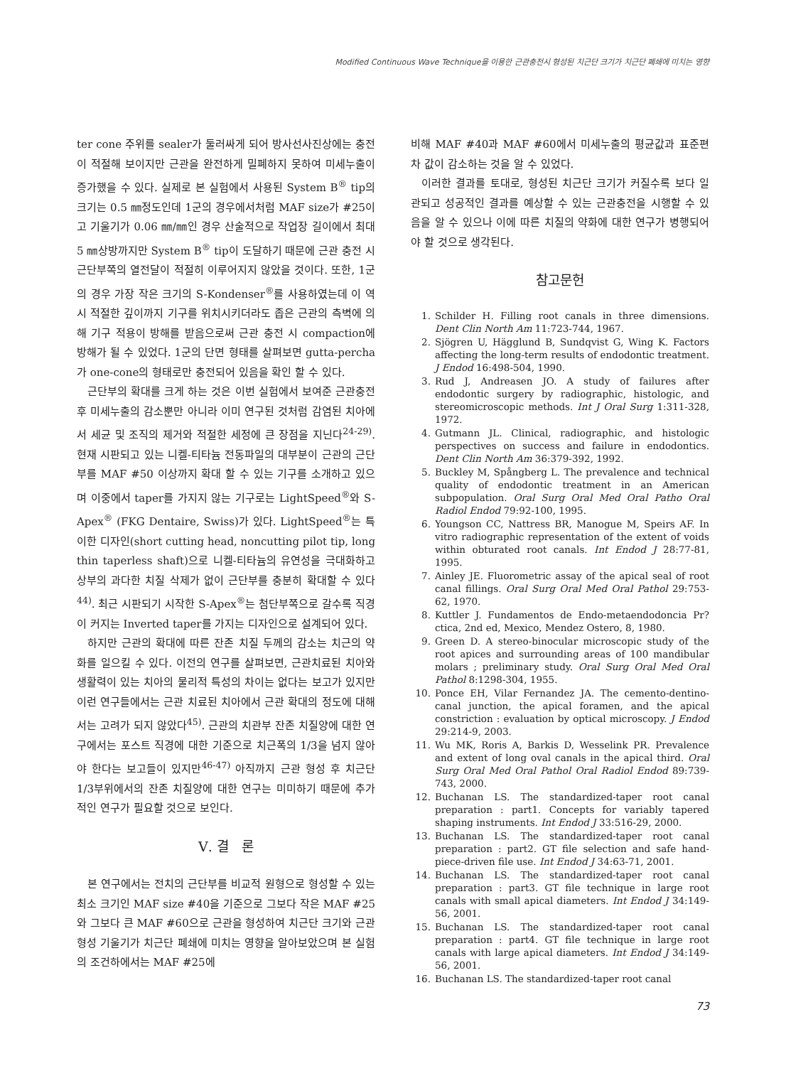Modified Continuous Wave Technique을 이용한 근관충전시 형성된 치근단 크기가 치근단 폐쇄에 미치는 영향
ter cone 주위를 sealer가 둘러싸게 되어 방사선사진상에는 충전이 적절해 보이지만 근관을 완전하게 밀폐하지 못하여 미세누출이 증가했을 수 있다. 실제로 본 실험에서 사용된 System B<sup>®</sup> tip의 크기는 0.5 ㎜정도인데 1군의 경우에서처럼 MAF size가 #25이고 기울기가 0.06 ㎜/㎜인 경우 산술적으로 작업장 길이에서 최대 5 ㎜상방까지만 System B<sup>®</sup> tip이 도달하기 때문에 근관 충전 시 근단부쪽의 열전달이 적절히 이루어지지 않았을 것이다. 또한, 1군의 경우 가장 작은 크기의 S-Kondenser<sup>®</sup>를 사용하였는데 이 역시 적절한 깊이까지 기구를 위치시키더라도 좁은 근관의 측벽에 의해 기구 적용이 방해를 받음으로써 근관 충전 시 compaction에 방해가 될 수 있었다. 1군의 단면 형태를 살펴보면 gutta-percha가 one-cone의 형태로만 충전되어 있음을 확인 할 수 있다.
근단부의 확대를 크게 하는 것은 이번 실험에서 보여준 근관충전 후 미세누출의 감소뿐만 아니라 이미 연구된 것처럼 감염된 치아에서 세균 및 조직의 제거와 적절한 세정에 큰 장점을 지닌다<sup>24-29)</sup>. 현재 시판되고 있는 니켈-티타늄 전동파일의 대부분이 근관의 근단부를 MAF #50 이상까지 확대 할 수 있는 기구를 소개하고 있으며 이중에서 taper를 가지지 않는 기구로는 LightSpeed<sup>®</sup>와 S-Apex<sup>®</sup> (FKG Dentaire, Swiss)가 있다. LightSpeed<sup>®</sup>는 특이한 디자인(short cutting head, noncutting pilot tip, long thin taperless shaft)으로 니켈-티타늄의 유연성을 극대화하고 상부의 과다한 치질 삭제가 없이 근단부를 충분히 확대할 수 있다<sup>44)</sup>. 최근 시판되기 시작한 S-Apex<sup>®</sup>는 첨단부쪽으로 갈수록 직경이 커지는 Inverted taper를 가지는 디자인으로 설계되어 있다.
하지만 근관의 확대에 따른 잔존 치질 두께의 감소는 치근의 약화를 일으킬 수 있다. 이전의 연구를 살펴보면, 근관치료된 치아와 생활력이 있는 치아의 물리적 특성의 차이는 없다는 보고가 있지만 이런 연구들에서는 근관 치료된 치아에서 근관 확대의 정도에 대해서는 고려가 되지 않았다<sup>45)</sup>. 근관의 치관부 잔존 치질양에 대한 연구에서는 포스트 직경에 대한 기준으로 치근폭의 1/3을 넘지 않아야 한다는 보고들이 있지만<sup>46-47)</sup> 아직까지 근관 형성 후 치근단 1/3부위에서의 잔존 치질양에 대한 연구는 미미하기 때문에 추가적인 연구가 필요할 것으로 보인다.
Ⅴ. 결 론
본 연구에서는 전치의 근단부를 비교적 원형으로 형성할 수 있는 최소 크기인 MAF size #40을 기준으로 그보다 작은 MAF #25와 그보다 큰 MAF #60으로 근관을 형성하여 치근단 크기와 근관 형성 기울기가 치근단 폐쇄에 미치는 영향을 알아보았으며 본 실험의 조건하에서는 MAF #25에
비해 MAF #40과 MAF #60에서 미세누출의 평균값과 표준편차 값이 감소하는 것을 알 수 있었다.
이러한 결과를 토대로, 형성된 치근단 크기가 커질수록 보다 일관되고 성공적인 결과를 예상할 수 있는 근관충전을 시행할 수 있음을 알 수 있으나 이에 따른 치질의 약화에 대한 연구가 병행되어야 할 것으로 생각된다.
참고문헌
1. Schilder H. Filling root canals in three dimensions. Dent Clin North Am 11:723-744, 1967.
2. Sjögren U, Hägglund B, Sundqvist G, Wing K. Factors affecting the long-term results of endodontic treatment. J Endod 16:498-504, 1990.
3. Rud J, Andreasen JO. A study of failures after endodontic surgery by radiographic, histologic, and stereomicroscopic methods. Int J Oral Surg 1:311-328, 1972.
4. Gutmann JL. Clinical, radiographic, and histologic perspectives on success and failure in endodontics. Dent Clin North Am 36:379-392, 1992.
5. Buckley M, Spångberg L. The prevalence and technical quality of endodontic treatment in an American subpopulation. Oral Surg Oral Med Oral Patho Oral Radiol Endod 79:92-100, 1995.
6. Youngson CC, Nattress BR, Manogue M, Speirs AF. In vitro radiographic representation of the extent of voids within obturated root canals. Int Endod J 28:77-81, 1995.
7. Ainley JE. Fluorometric assay of the apical seal of root canal fillings. Oral Surg Oral Med Oral Pathol 29:753-62, 1970.
8. Kuttler J. Fundamentos de Endo-metaendodoncia Pr?ctica, 2nd ed, Mexico, Mendez Ostero, 8, 1980.
9. Green D. A stereo-binocular microscopic study of the root apices and surrounding areas of 100 mandibular molars ; preliminary study. Oral Surg Oral Med Oral Pathol 8:1298-304, 1955.
10. Ponce EH, Vilar Fernandez JA. The cemento-dentino-canal junction, the apical foramen, and the apical constriction : evaluation by optical microscopy. J Endod 29:214-9, 2003.
11. Wu MK, Roris A, Barkis D, Wesselink PR. Prevalence and extent of long oval canals in the apical third. Oral Surg Oral Med Oral Pathol Oral Radiol Endod 89:739-743, 2000.
12. Buchanan LS. The standardized-taper root canal preparation : part1. Concepts for variably tapered shaping instruments. Int Endod J 33:516-29, 2000.
13. Buchanan LS. The standardized-taper root canal preparation : part2. GT file selection and safe hand-piece-driven file use. Int Endod J 34:63-71, 2001.
14. Buchanan LS. The standardized-taper root canal preparation : part3. GT file technique in large root canals with small apical diameters. Int Endod J 34:149-56, 2001.
15. Buchanan LS. The standardized-taper root canal preparation : part4. GT file technique in large root canals with large apical diameters. Int Endod J 34:149-56, 2001.
16. Buchanan LS. The standardized-taper root canal
73